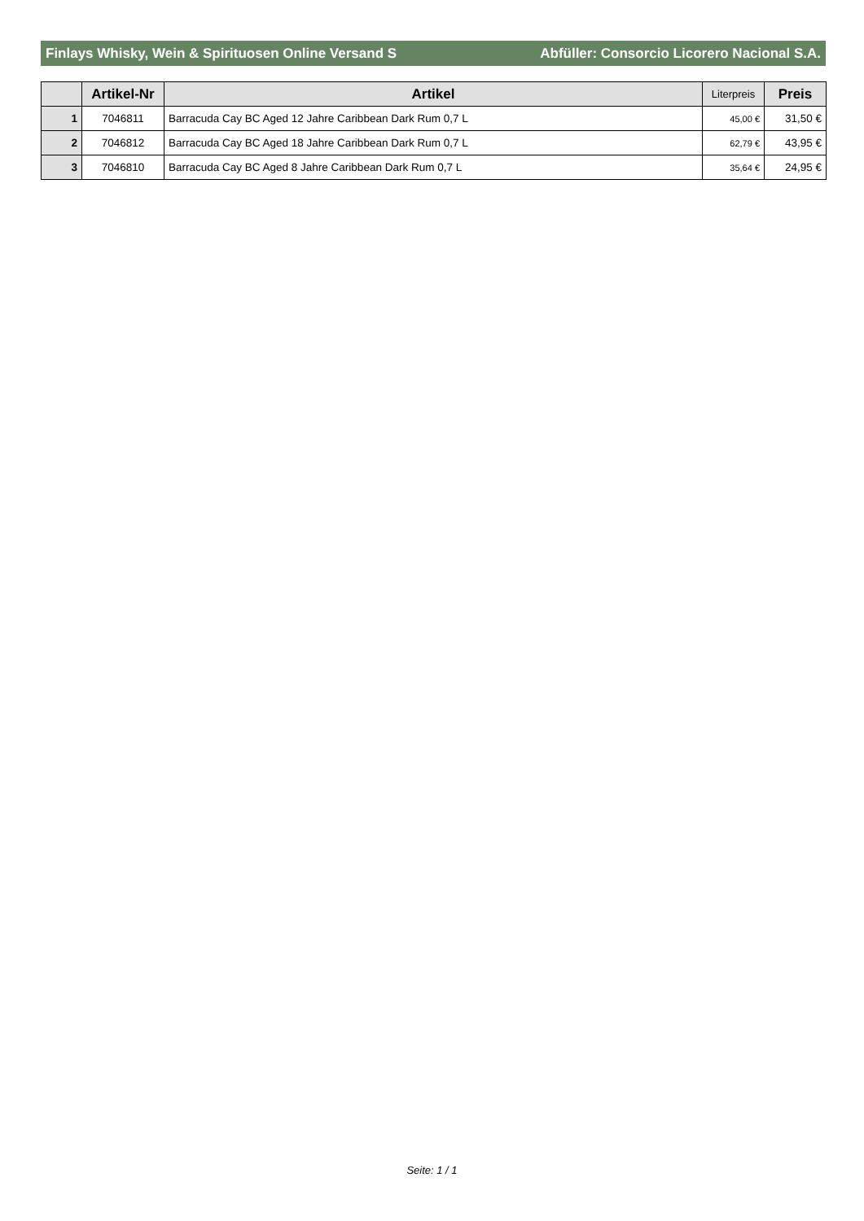Finlays Whisky, Wein & Spirituosen Online Versand S Abfüller: Consorcio Licorero Nacional S.A.
| | Artikel-Nr | Artikel | Literpreis | Preis |
| --- | --- | --- | --- | --- |
| 1 | 7046811 | Barracuda Cay BC Aged 12 Jahre Caribbean Dark Rum 0,7 L | 45,00 € | 31,50 € |
| 2 | 7046812 | Barracuda Cay BC Aged 18 Jahre Caribbean Dark Rum 0,7 L | 62,79 € | 43,95 € |
| 3 | 7046810 | Barracuda Cay BC Aged 8 Jahre Caribbean Dark Rum 0,7 L | 35,64 € | 24,95 € |
Seite: 1 / 1